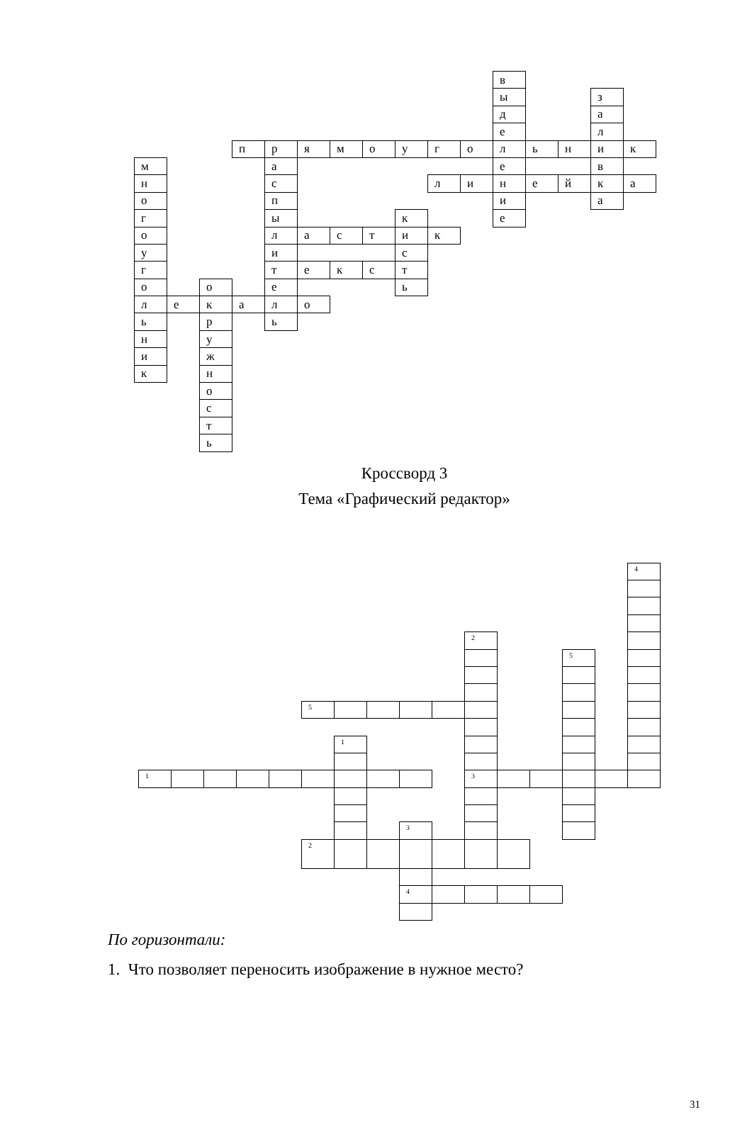| | | | | | | | | | | | в | | | | |
| | | | | | | | | | | | ы | | | з | |
| | | | | | | | | | | | д | | | а | |
| | | | | | | | | | | | е | | | л | |
| | | | п | р | я | м | о | у | г | о | л | ь | н | и | к |
| м | | | | а | | | | | | | е | | | в | |
| н | | | | с | | | | | л | и | н | е | й | к | а |
| о | | | | п | | | | | | | и | | | а | |
| г | | | | ы | | | | к | | | е | | | | |
| о | | | | л | а | с | т | и | к | | | | | | |
| у | | | | и | | | | с | | | | | | | |
| г | | | | т | е | к | с | т | | | | | | | |
| о | | о | | е | | | | ь | | | | | | | |
| л | е | к | а | л | о | | | | | | | | | | |
| ь | | р | | ь | | | | | | | | | | | |
| н | | у | | | | | | | | | | | | | |
| и | | ж | | | | | | | | | | | | | |
| к | | н | | | | | | | | | | | | | |
| | | о | | | | | | | | | | | | | |
| | | с | | | | | | | | | | | | | |
| | | т | | | | | | | | | | | | | |
| | | ь | | | | | | | | | | | | | |
Кроссворд 3
Тема «Графический редактор»
| | | | | | | | | | | | | | | | 4 |
| | | | | | | | | | | 2 | | | | | |
| | | | | | | | | | | | | | 5 | | |
| | | | | | 5 | | | | | | | | | | |
| | | | | | | 1 | | | | | | | | | |
| 1 | | | | | | | | | | 3 | | | | | |
| | | | | | | | | 3 | | | | | | | |
| | | | | | 2 | | | | | | | | | | |
| | | | | | | | | 4 | | | | | | | |
По горизонтали:
1. Что позволяет переносить изображение в нужное место?
31